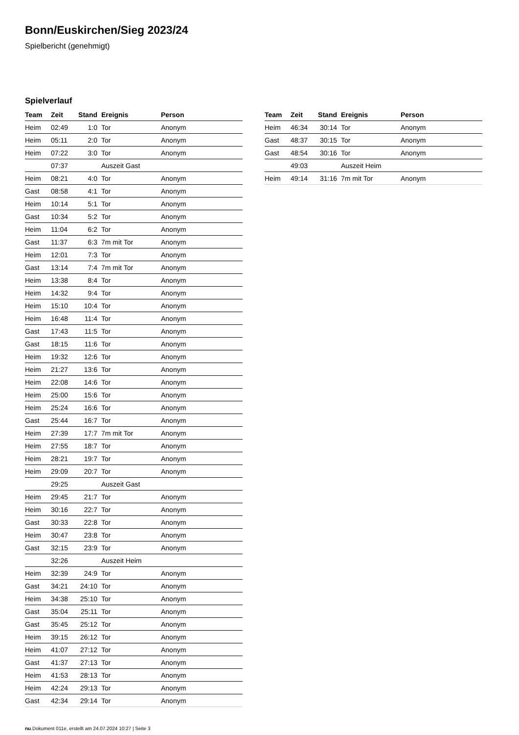Bonn/Euskirchen/Sieg 2023/24
Spielbericht (genehmigt)
Spielverlauf
| Team | Zeit | Stand | Ereignis | Person |
| --- | --- | --- | --- | --- |
| Heim | 02:49 | 1:0 | Tor | Anonym |
| Heim | 05:11 | 2:0 | Tor | Anonym |
| Heim | 07:22 | 3:0 | Tor | Anonym |
| | 07:37 | | Auszeit Gast | |
| Heim | 08:21 | 4:0 | Tor | Anonym |
| Gast | 08:58 | 4:1 | Tor | Anonym |
| Heim | 10:14 | 5:1 | Tor | Anonym |
| Gast | 10:34 | 5:2 | Tor | Anonym |
| Heim | 11:04 | 6:2 | Tor | Anonym |
| Gast | 11:37 | 6:3 | 7m mit Tor | Anonym |
| Heim | 12:01 | 7:3 | Tor | Anonym |
| Gast | 13:14 | 7:4 | 7m mit Tor | Anonym |
| Heim | 13:38 | 8:4 | Tor | Anonym |
| Heim | 14:32 | 9:4 | Tor | Anonym |
| Heim | 15:10 | 10:4 | Tor | Anonym |
| Heim | 16:48 | 11:4 | Tor | Anonym |
| Gast | 17:43 | 11:5 | Tor | Anonym |
| Gast | 18:15 | 11:6 | Tor | Anonym |
| Heim | 19:32 | 12:6 | Tor | Anonym |
| Heim | 21:27 | 13:6 | Tor | Anonym |
| Heim | 22:08 | 14:6 | Tor | Anonym |
| Heim | 25:00 | 15:6 | Tor | Anonym |
| Heim | 25:24 | 16:6 | Tor | Anonym |
| Gast | 25:44 | 16:7 | Tor | Anonym |
| Heim | 27:39 | 17:7 | 7m mit Tor | Anonym |
| Heim | 27:55 | 18:7 | Tor | Anonym |
| Heim | 28:21 | 19:7 | Tor | Anonym |
| Heim | 29:09 | 20:7 | Tor | Anonym |
| | 29:25 | | Auszeit Gast | |
| Heim | 29:45 | 21:7 | Tor | Anonym |
| Heim | 30:16 | 22:7 | Tor | Anonym |
| Gast | 30:33 | 22:8 | Tor | Anonym |
| Heim | 30:47 | 23:8 | Tor | Anonym |
| Gast | 32:15 | 23:9 | Tor | Anonym |
| | 32:26 | | Auszeit Heim | |
| Heim | 32:39 | 24:9 | Tor | Anonym |
| Gast | 34:21 | 24:10 | Tor | Anonym |
| Heim | 34:38 | 25:10 | Tor | Anonym |
| Gast | 35:04 | 25:11 | Tor | Anonym |
| Gast | 35:45 | 25:12 | Tor | Anonym |
| Heim | 39:15 | 26:12 | Tor | Anonym |
| Heim | 41:07 | 27:12 | Tor | Anonym |
| Gast | 41:37 | 27:13 | Tor | Anonym |
| Heim | 41:53 | 28:13 | Tor | Anonym |
| Heim | 42:24 | 29:13 | Tor | Anonym |
| Gast | 42:34 | 29:14 | Tor | Anonym |
| Team | Zeit | Stand | Ereignis | Person |
| --- | --- | --- | --- | --- |
| Heim | 46:34 | 30:14 | Tor | Anonym |
| Gast | 48:37 | 30:15 | Tor | Anonym |
| Gast | 48:54 | 30:16 | Tor | Anonym |
| | 49:03 | | Auszeit Heim | |
| Heim | 49:14 | 31:16 | 7m mit Tor | Anonym |
nu.Dokument 011e, erstellt am 24.07.2024 10:27 | Seite 3